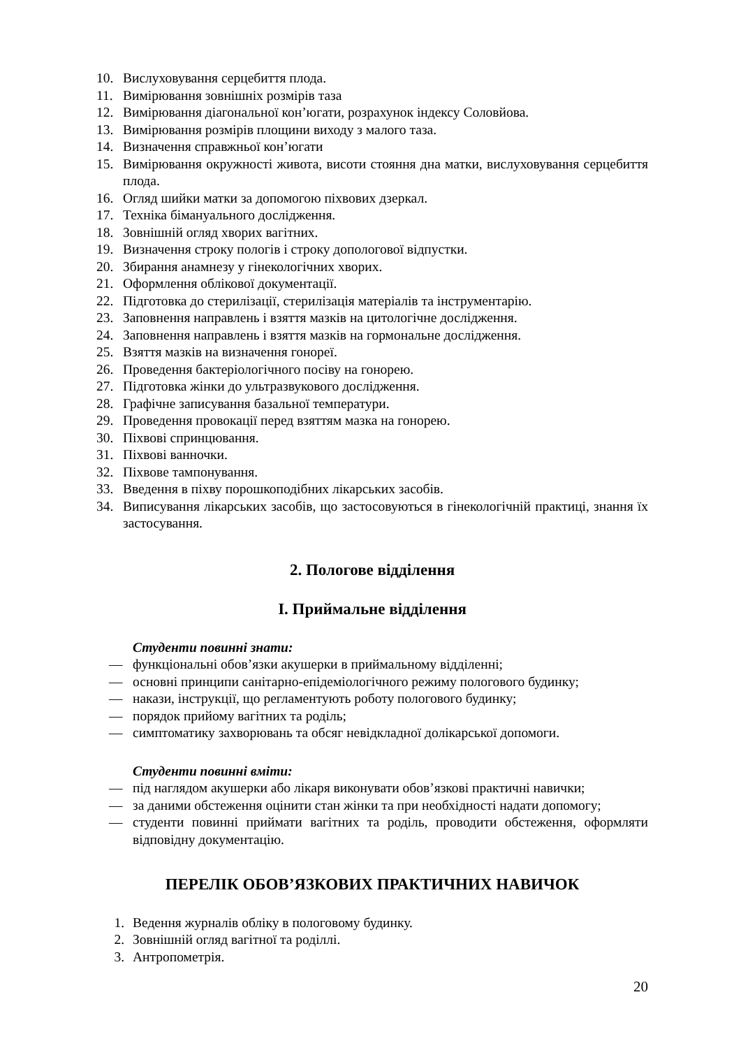10. Вислуховування серцебиття плода.
11. Вимірювання зовнішніх розмірів таза
12. Вимірювання діагональної кон’югати, розрахунок індексу Соловйова.
13. Вимірювання розмірів площини виходу з малого таза.
14. Визначення справжньої кон’югати
15. Вимірювання окружності живота, висоти стояння дна матки, вислуховування серцебиття плода.
16. Огляд шийки матки за допомогою піхвових дзеркал.
17. Техніка бімануального дослідження.
18. Зовнішній огляд хворих вагітних.
19. Визначення строку пологів і строку допологової відпустки.
20. Збирання анамнезу у гінекологічних хворих.
21. Оформлення облікової документації.
22. Підготовка до стерилізації, стерилізація матеріалів та інструментарію.
23. Заповнення направлень і взяття мазків на цитологічне дослідження.
24. Заповнення направлень і взяття мазків на гормональне дослідження.
25. Взяття мазків на визначення гонореї.
26. Проведення бактеріологічного посіву на гонорею.
27. Підготовка жінки до ультразвукового дослідження.
28. Графічне записування базальної температури.
29. Проведення провокації перед взяттям мазка на гонорею.
30. Піхвові спринцювання.
31. Піхвові ванночки.
32. Піхвове тампонування.
33. Введення в піхву порошкоподібних лікарських засобів.
34. Виписування лікарських засобів, що застосовуються в гінекологічній практиці, знання їх застосування.
2. Пологове відділення
І. Приймальне відділення
Студенти повинні знати:
— функціональні обов’язки акушерки в приймальному відділенні;
— основні принципи санітарно-епідеміологічного режиму пологового будинку;
— накази, інструкції, що регламентують роботу пологового будинку;
— порядок прийому вагітних та роділь;
— симптоматику захворювань та обсяг невідкладної долікарської допомоги.
Студенти повинні вміти:
— під наглядом акушерки або лікаря виконувати обов’язкові практичні навички;
— за даними обстеження оцінити стан жінки та при необхідності надати допомогу;
— студенти повинні приймати вагітних та роділь, проводити обстеження, оформляти відповідну документацію.
ПЕРЕЛІК ОБОВ’ЯЗКОВИХ ПРАКТИЧНИХ НАВИЧОК
1. Ведення журналів обліку в пологовому будинку.
2. Зовнішній огляд вагітної та роділлі.
3. Антропометрія.
20